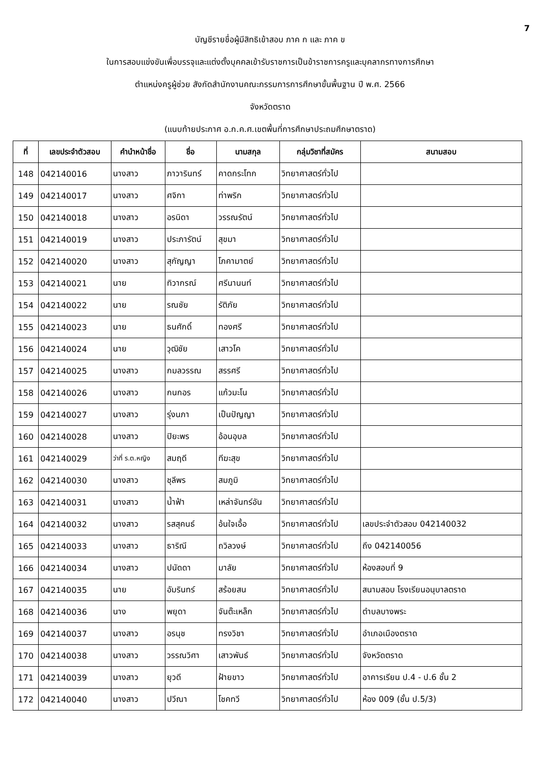7
บัญชีรายชื่อผู้มีสิทธิเข้าสอบ ภาค ก และ ภาค ข
ในการสอบแข่งขันเพื่อบรรจุและแต่งตั้งบุคคลเข้ารับราชการเป็นข้าราชการครูและบุคลากรทางการศึกษา
ตำแหน่งครูผู้ช่วย สังกัดสำนักงานคณะกรรมการการศึกษาขั้นพื้นฐาน ปี พ.ศ. 2566
จังหวัดตราด
(แนบท้ายประกาศ อ.ก.ค.ศ.เขตพื้นที่การศึกษาประถมศึกษาตราด)
| ที่ | เลขประจำตัวสอบ | คำนำหน้าชื่อ | ชื่อ | นามสกุล | กลุ่มวิชาที่สมัคร | สนามสอบ |
| --- | --- | --- | --- | --- | --- | --- |
| 148 | 042140016 | นางสาว | ภาวารินทร์ | คาดกระโทก | วิทยาศาสตร์ทั่วไป | |
| 149 | 042140017 | นางสาว | ศจิกา | ท่าพริก | วิทยาศาสตร์ทั่วไป | |
| 150 | 042140018 | นางสาว | อรนิดา | วรรณรัตน์ | วิทยาศาสตร์ทั่วไป | |
| 151 | 042140019 | นางสาว | ประภารัตน์ | สุขมา | วิทยาศาสตร์ทั่วไป | |
| 152 | 042140020 | นางสาว | สุกัญญา | โภคามาตย์ | วิทยาศาสตร์ทั่วไป | |
| 153 | 042140021 | นาย | ทิวากรณ์ | ศรีนานนท์ | วิทยาศาสตร์ทั่วไป | |
| 154 | 042140022 | นาย | รณชัย | รัติภัย | วิทยาศาสตร์ทั่วไป | |
| 155 | 042140023 | นาย | ธนศักดิ์ | ทองศรี | วิทยาศาสตร์ทั่วไป | |
| 156 | 042140024 | นาย | วุฒิชัย | เสาวโค | วิทยาศาสตร์ทั่วไป | |
| 157 | 042140025 | นางสาว | กมลวรรณ | สรรศรี | วิทยาศาสตร์ทั่วไป | |
| 158 | 042140026 | นางสาว | กนกอร | แก้วมะโน | วิทยาศาสตร์ทั่วไป | |
| 159 | 042140027 | นางสาว | รุ่งนภา | เป็นปัญญา | วิทยาศาสตร์ทั่วไป | |
| 160 | 042140028 | นางสาว | ปิยะพร | อ้อนอุบล | วิทยาศาสตร์ทั่วไป | |
| 161 | 042140029 | ว่าที่ ร.ต.หญิง | สมฤดี | ทีฆะสุข | วิทยาศาสตร์ทั่วไป | |
| 162 | 042140030 | นางสาว | ชุลีพร | สมภูมิ | วิทยาศาสตร์ทั่วไป | |
| 163 | 042140031 | นางสาว | น้ำฟ้า | เหล่าจันทร์อัน | วิทยาศาสตร์ทั่วไป | |
| 164 | 042140032 | นางสาว | รสสุคนธ์ | อ้นใจเอื้อ | วิทยาศาสตร์ทั่วไป | เลขประจำตัวสอบ 042140032 |
| 165 | 042140033 | นางสาว | ธาริณี | ถวิลวงษ์ | วิทยาศาสตร์ทั่วไป | ถึง 042140056 |
| 166 | 042140034 | นางสาว | ปนัดดา | มาลัย | วิทยาศาสตร์ทั่วไป | ห้องสอบที่ 9 |
| 167 | 042140035 | นาย | อัมรินทร์ | สร้อยสน | วิทยาศาสตร์ทั่วไป | สนามสอบ โรงเรียนอนุบาลตราด |
| 168 | 042140036 | นาง | พยุดา | จันต๊ะเหล็ก | วิทยาศาสตร์ทั่วไป | ตำบลบางพระ |
| 169 | 042140037 | นางสาว | อรนุช | ทรงวิชา | วิทยาศาสตร์ทั่วไป | อำเภอเมืองตราด |
| 170 | 042140038 | นางสาว | วรรณวิศา | เสาวพันธ์ | วิทยาศาสตร์ทั่วไป | จังหวัดตราด |
| 171 | 042140039 | นางสาว | ยุวดี | ฝ้ายขาว | วิทยาศาสตร์ทั่วไป | อาคารเรียน ป.4 - ป.6 ชั้น 2 |
| 172 | 042140040 | นางสาว | ปวีณา | โชคทวี | วิทยาศาสตร์ทั่วไป | ห้อง 009 (ชั้น ป.5/3) |